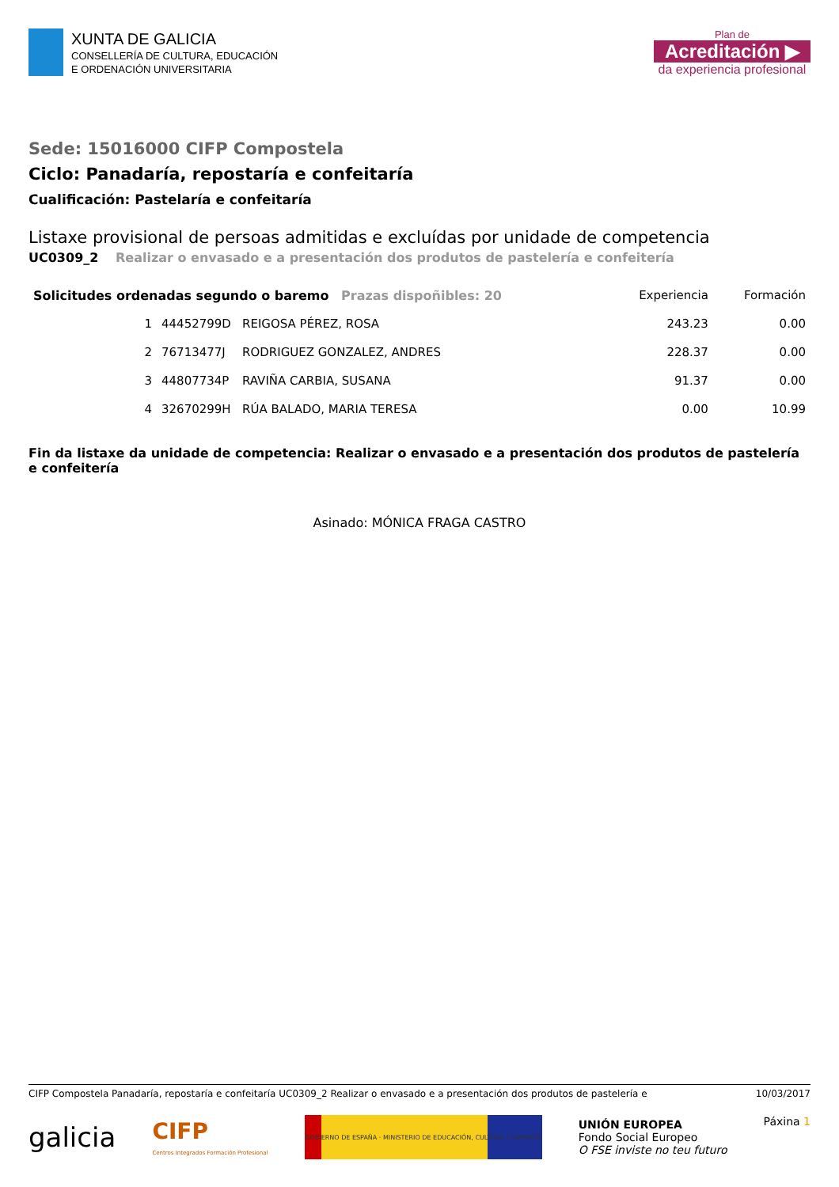XUNTA DE GALICIA
CONSELLERÍA DE CULTURA, EDUCACIÓN
E ORDENACIÓN UNIVERSITARIA
Plan de
Acreditación ▶
da experiencia profesional
Sede: 15016000 CIFP Compostela
Ciclo: Panadaría, repostaría e confeitaría
Cualificación: Pastelaría e confeitaría
Listaxe provisional de persoas admitidas e excluídas por unidade de competencia
UC0309_2 Realizar o envasado e a presentación dos produtos de pastelería e confeitería
| Solicitudes ordenadas segundo o baremo Prazas dispoñibles: 20 | | | Experiencia | Formación |
| --- | --- | --- | --- | --- |
| 1 | 44452799D | REIGOSA PÉREZ, ROSA | 243.23 | 0.00 |
| 2 | 76713477J | RODRIGUEZ GONZALEZ, ANDRES | 228.37 | 0.00 |
| 3 | 44807734P | RAVIÑA CARBIA, SUSANA | 91.37 | 0.00 |
| 4 | 32670299H | RÚA BALADO, MARIA TERESA | 0.00 | 10.99 |
Fin da listaxe da unidade de competencia: Realizar o envasado e a presentación dos produtos de pastelería e confeitería
Asinado: MÓNICA FRAGA CASTRO
CIFP Compostela Panadaría, repostaría e confeitaría UC0309_2 Realizar o envasado e a presentación dos produtos de pastelería e 10/03/2017
galicia CIFP
Centros Integrados Formación Profesional
GOBIERNO DE ESPAÑA · MINISTERIO DE EDUCACIÓN, CULTURA Y DEPORTE
UNIÓN EUROPEA
Fondo Social Europeo
O FSE inviste no teu futuro
Páxina 1